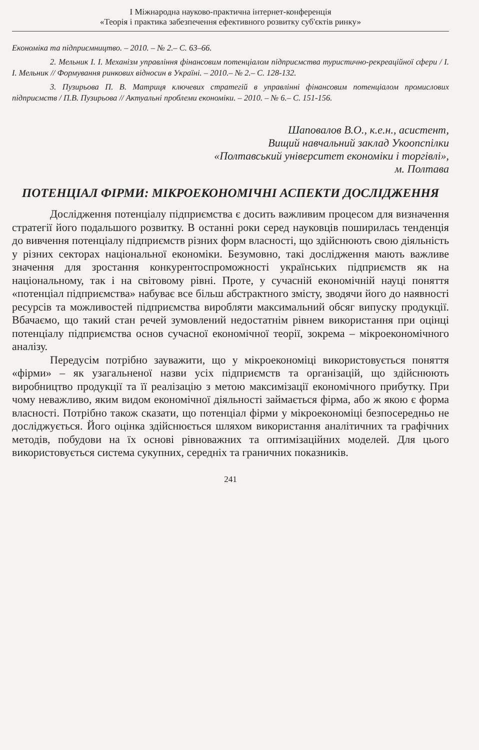І Міжнародна науково-практична інтернет-конференція
«Теорія і практика забезпечення ефективного розвитку суб'єктів ринку»
Економіка та підприємництво. – 2010. – № 2.– С. 63–66.
2. Мельник І. І. Механізм управління фінансовим потенціалом підприємства туристично-рекреаційної сфери / І. І. Мельник // Формування ринкових відносин в Україні. – 2010.– № 2.– С. 128-132.
3. Пузирьова П. В. Матриця ключевих стратегій в управлінні фінансовим потенціалом промислових підприємств / П.В. Пузирьова // Актуальні проблеми економіки. – 2010. – № 6.– С. 151-156.
Шаповалов В.О., к.е.н., асистент,
Вищий навчальний заклад Укоопспілки
«Полтавський університет економіки і торгівлі»,
м. Полтава
ПОТЕНЦІАЛ ФІРМИ: МІКРОЕКОНОМІЧНІ АСПЕКТИ ДОСЛІДЖЕННЯ
Дослідження потенціалу підприємства є досить важливим процесом для визначення стратегії його подальшого розвитку. В останні роки серед науковців поширилась тенденція до вивчення потенціалу підприємств різних форм власності, що здійснюють свою діяльність у різних секторах національної економіки. Безумовно, такі дослідження мають важливе значення для зростання конкурентоспроможності українських підприємств як на національному, так і на світовому рівні. Проте, у сучасній економічній науці поняття «потенціал підприємства» набуває все більш абстрактного змісту, зводячи його до наявності ресурсів та можливостей підприємства виробляти максимальний обсяг випуску продукції. Вбачаємо, що такий стан речей зумовлений недостатнім рівнем використання при оцінці потенціалу підприємства основ сучасної економічної теорії, зокрема – мікроекономічного аналізу.
Передусім потрібно зауважити, що у мікроекономіці використовується поняття «фірми» – як узагальненої назви усіх підприємств та організацій, що здійснюють виробництво продукції та її реалізацію з метою максимізації економічного прибутку. При чому неважливо, яким видом економічної діяльності займається фірма, або ж якою є форма власності. Потрібно також сказати, що потенціал фірми у мікроекономіці безпосередньо не досліджується. Його оцінка здійснюється шляхом використання аналітичних та графічних методів, побудови на їх основі рівноважних та оптимізаційних моделей. Для цього використовується система сукупних, середніх та граничних показників.
241